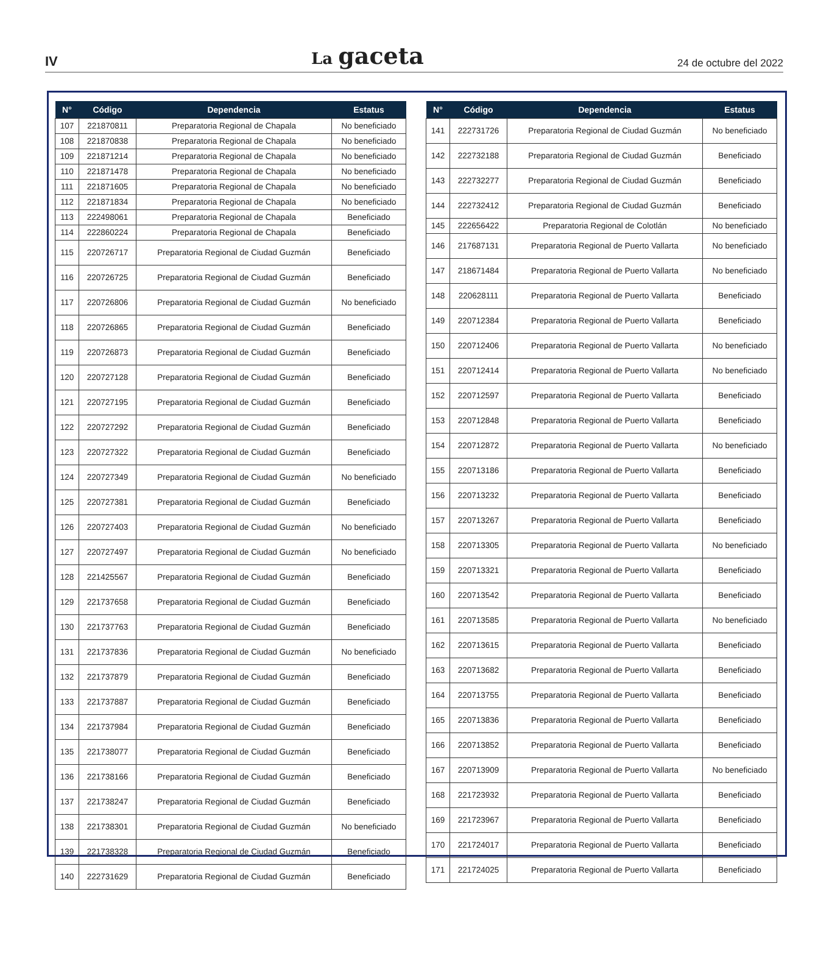IV La gaceta 24 de octubre del 2022
| N° | Código | Dependencia | Estatus |
| --- | --- | --- | --- |
| 107 | 221870811 | Preparatoria Regional de Chapala | No beneficiado |
| 108 | 221870838 | Preparatoria Regional de Chapala | No beneficiado |
| 109 | 221871214 | Preparatoria Regional de Chapala | No beneficiado |
| 110 | 221871478 | Preparatoria Regional de Chapala | No beneficiado |
| 111 | 221871605 | Preparatoria Regional de Chapala | No beneficiado |
| 112 | 221871834 | Preparatoria Regional de Chapala | No beneficiado |
| 113 | 222498061 | Preparatoria Regional de Chapala | Beneficiado |
| 114 | 222860224 | Preparatoria Regional de Chapala | Beneficiado |
| 115 | 220726717 | Preparatoria Regional de Ciudad Guzmán | Beneficiado |
| 116 | 220726725 | Preparatoria Regional de Ciudad Guzmán | Beneficiado |
| 117 | 220726806 | Preparatoria Regional de Ciudad Guzmán | No beneficiado |
| 118 | 220726865 | Preparatoria Regional de Ciudad Guzmán | Beneficiado |
| 119 | 220726873 | Preparatoria Regional de Ciudad Guzmán | Beneficiado |
| 120 | 220727128 | Preparatoria Regional de Ciudad Guzmán | Beneficiado |
| 121 | 220727195 | Preparatoria Regional de Ciudad Guzmán | Beneficiado |
| 122 | 220727292 | Preparatoria Regional de Ciudad Guzmán | Beneficiado |
| 123 | 220727322 | Preparatoria Regional de Ciudad Guzmán | Beneficiado |
| 124 | 220727349 | Preparatoria Regional de Ciudad Guzmán | No beneficiado |
| 125 | 220727381 | Preparatoria Regional de Ciudad Guzmán | Beneficiado |
| 126 | 220727403 | Preparatoria Regional de Ciudad Guzmán | No beneficiado |
| 127 | 220727497 | Preparatoria Regional de Ciudad Guzmán | No beneficiado |
| 128 | 221425567 | Preparatoria Regional de Ciudad Guzmán | Beneficiado |
| 129 | 221737658 | Preparatoria Regional de Ciudad Guzmán | Beneficiado |
| 130 | 221737763 | Preparatoria Regional de Ciudad Guzmán | Beneficiado |
| 131 | 221737836 | Preparatoria Regional de Ciudad Guzmán | No beneficiado |
| 132 | 221737879 | Preparatoria Regional de Ciudad Guzmán | Beneficiado |
| 133 | 221737887 | Preparatoria Regional de Ciudad Guzmán | Beneficiado |
| 134 | 221737984 | Preparatoria Regional de Ciudad Guzmán | Beneficiado |
| 135 | 221738077 | Preparatoria Regional de Ciudad Guzmán | Beneficiado |
| 136 | 221738166 | Preparatoria Regional de Ciudad Guzmán | Beneficiado |
| 137 | 221738247 | Preparatoria Regional de Ciudad Guzmán | Beneficiado |
| 138 | 221738301 | Preparatoria Regional de Ciudad Guzmán | No beneficiado |
| 139 | 221738328 | Preparatoria Regional de Ciudad Guzmán | Beneficiado |
| 140 | 222731629 | Preparatoria Regional de Ciudad Guzmán | Beneficiado |
| N° | Código | Dependencia | Estatus |
| --- | --- | --- | --- |
| 141 | 222731726 | Preparatoria Regional de Ciudad Guzmán | No beneficiado |
| 142 | 222732188 | Preparatoria Regional de Ciudad Guzmán | Beneficiado |
| 143 | 222732277 | Preparatoria Regional de Ciudad Guzmán | Beneficiado |
| 144 | 222732412 | Preparatoria Regional de Ciudad Guzmán | Beneficiado |
| 145 | 222656422 | Preparatoria Regional de Colotlán | No beneficiado |
| 146 | 217687131 | Preparatoria Regional de Puerto Vallarta | No beneficiado |
| 147 | 218671484 | Preparatoria Regional de Puerto Vallarta | No beneficiado |
| 148 | 220628111 | Preparatoria Regional de Puerto Vallarta | Beneficiado |
| 149 | 220712384 | Preparatoria Regional de Puerto Vallarta | Beneficiado |
| 150 | 220712406 | Preparatoria Regional de Puerto Vallarta | No beneficiado |
| 151 | 220712414 | Preparatoria Regional de Puerto Vallarta | No beneficiado |
| 152 | 220712597 | Preparatoria Regional de Puerto Vallarta | Beneficiado |
| 153 | 220712848 | Preparatoria Regional de Puerto Vallarta | Beneficiado |
| 154 | 220712872 | Preparatoria Regional de Puerto Vallarta | No beneficiado |
| 155 | 220713186 | Preparatoria Regional de Puerto Vallarta | Beneficiado |
| 156 | 220713232 | Preparatoria Regional de Puerto Vallarta | Beneficiado |
| 157 | 220713267 | Preparatoria Regional de Puerto Vallarta | Beneficiado |
| 158 | 220713305 | Preparatoria Regional de Puerto Vallarta | No beneficiado |
| 159 | 220713321 | Preparatoria Regional de Puerto Vallarta | Beneficiado |
| 160 | 220713542 | Preparatoria Regional de Puerto Vallarta | Beneficiado |
| 161 | 220713585 | Preparatoria Regional de Puerto Vallarta | No beneficiado |
| 162 | 220713615 | Preparatoria Regional de Puerto Vallarta | Beneficiado |
| 163 | 220713682 | Preparatoria Regional de Puerto Vallarta | Beneficiado |
| 164 | 220713755 | Preparatoria Regional de Puerto Vallarta | Beneficiado |
| 165 | 220713836 | Preparatoria Regional de Puerto Vallarta | Beneficiado |
| 166 | 220713852 | Preparatoria Regional de Puerto Vallarta | Beneficiado |
| 167 | 220713909 | Preparatoria Regional de Puerto Vallarta | No beneficiado |
| 168 | 221723932 | Preparatoria Regional de Puerto Vallarta | Beneficiado |
| 169 | 221723967 | Preparatoria Regional de Puerto Vallarta | Beneficiado |
| 170 | 221724017 | Preparatoria Regional de Puerto Vallarta | Beneficiado |
| 171 | 221724025 | Preparatoria Regional de Puerto Vallarta | Beneficiado |